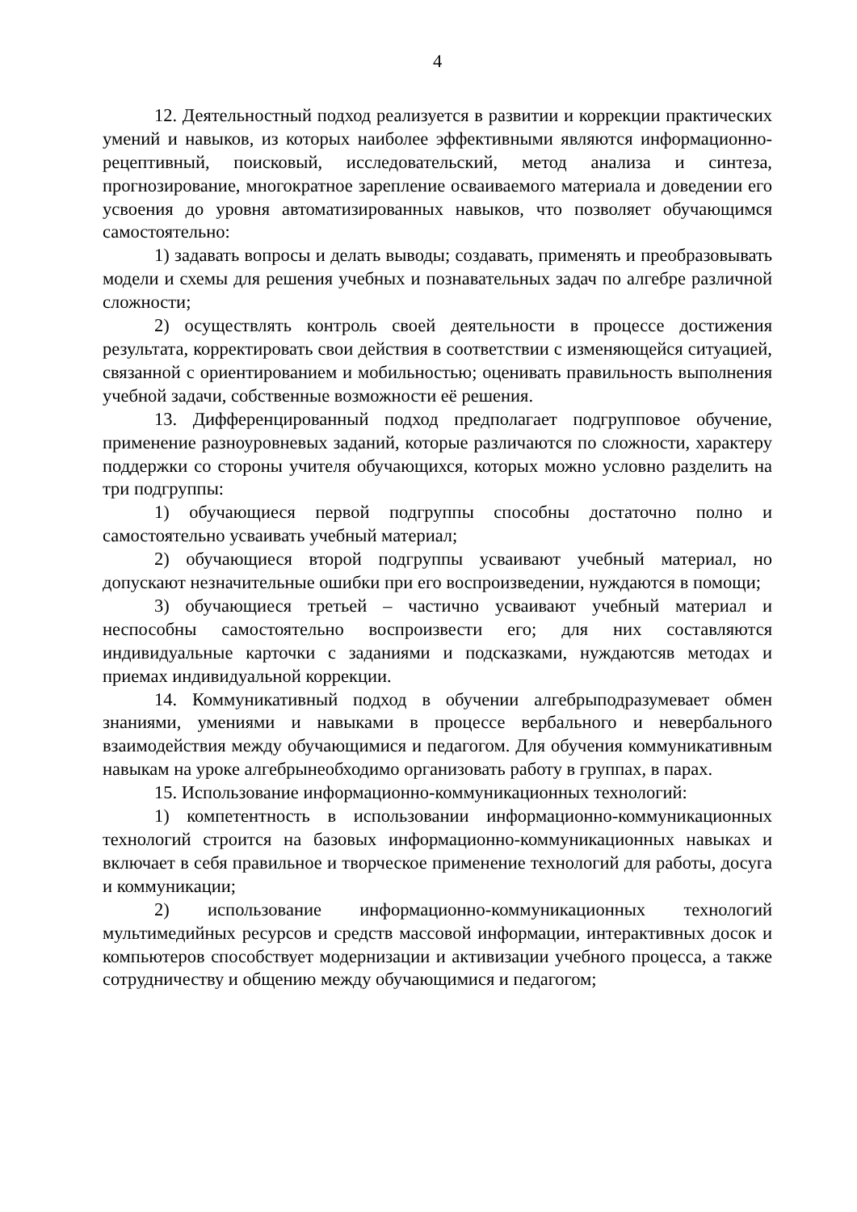4
12. Деятельностный подход реализуется в развитии и коррекции практических умений и навыков, из которых наиболее эффективными являются информационно-рецептивный, поисковый, исследовательский, метод анализа и синтеза, прогнозирование, многократное зарепление осваиваемого материала и доведении его усвоения до уровня автоматизированных навыков, что позволяет обучающимся самостоятельно:
1) задавать вопросы и делать выводы; создавать, применять и преобразовывать модели и схемы для решения учебных и познавательных задач по алгебре различной сложности;
2) осуществлять контроль своей деятельности в процессе достижения результата, корректировать свои действия в соответствии с изменяющейся ситуацией, связанной с ориентированием и мобильностью; оценивать правильность выполнения учебной задачи, собственные возможности её решения.
13. Дифференцированный подход предполагает подгрупповое обучение, применение разноуровневых заданий, которые различаются по сложности, характеру поддержки со стороны учителя обучающихся, которых можно условно разделить на три подгруппы:
1) обучающиеся первой подгруппы способны достаточно полно и самостоятельно усваивать учебный материал;
2) обучающиеся второй подгруппы усваивают учебный материал, но допускают незначительные ошибки при его воспроизведении, нуждаются в помощи;
3) обучающиеся третьей – частично усваивают учебный материал и неспособны самостоятельно воспроизвести его; для них составляются индивидуальные карточки с заданиями и подсказками, нуждаютсяв методах и приемах индивидуальной коррекции.
14. Коммуникативный подход в обучении алгебрыподразумевает обмен знаниями, умениями и навыками в процессе вербального и невербального взаимодействия между обучающимися и педагогом. Для обучения коммуникативным навыкам на уроке алгебрынеобходимо организовать работу в группах, в парах.
15. Использование информационно-коммуникационных технологий:
1) компетентность в использовании информационно-коммуникационных технологий строится на базовых информационно-коммуникационных навыках и включает в себя правильное и творческое применение технологий для работы, досуга и коммуникации;
2) использование информационно-коммуникационных технологий мультимедийных ресурсов и средств массовой информации, интерактивных досок и компьютеров способствует модернизации и активизации учебного процесса, а также сотрудничеству и общению между обучающимися и педагогом;